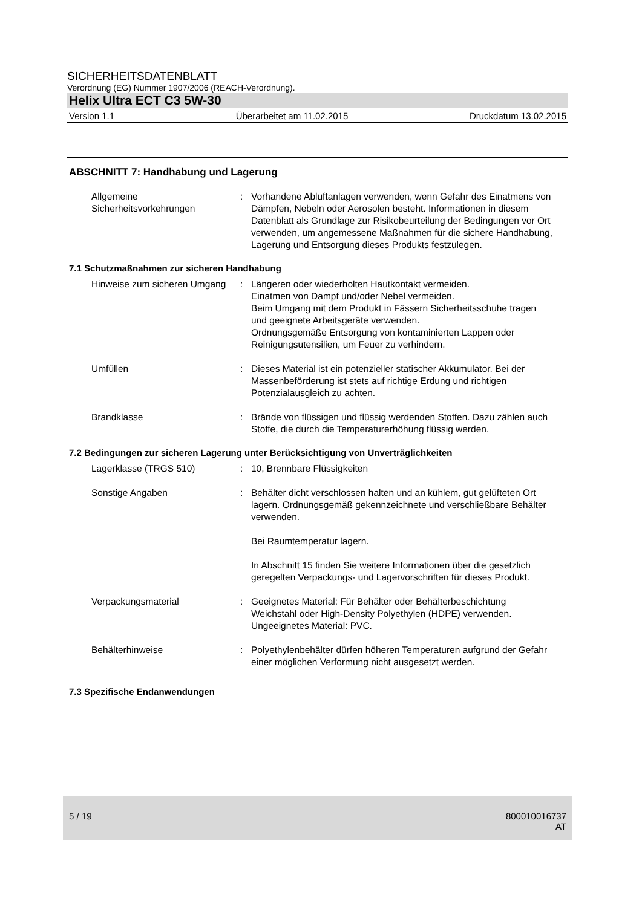SICHERHEITSDATENBLATT
Verordnung (EG) Nummer 1907/2006 (REACH-Verordnung).
Helix Ultra ECT C3 5W-30
Version 1.1 Überarbeitet am 11.02.2015 Druckdatum 13.02.2015
ABSCHNITT 7: Handhabung und Lagerung
Allgemeine Sicherheitsvorkehrungen
: Vorhandene Abluftanlagen verwenden, wenn Gefahr des Einatmens von Dämpfen, Nebeln oder Aerosolen besteht. Informationen in diesem Datenblatt als Grundlage zur Risikobeurteilung der Bedingungen vor Ort verwenden, um angemessene Maßnahmen für die sichere Handhabung, Lagerung und Entsorgung dieses Produkts festzulegen.
7.1 Schutzmaßnahmen zur sicheren Handhabung
Hinweise zum sicheren Umgang
: Längeren oder wiederholten Hautkontakt vermeiden.
Einatmen von Dampf und/oder Nebel vermeiden.
Beim Umgang mit dem Produkt in Fässern Sicherheitsschuhe tragen und geeignete Arbeitsgeräte verwenden.
Ordnungsgemäße Entsorgung von kontaminierten Lappen oder Reinigungsutensilien, um Feuer zu verhindern.
Umfüllen : Dieses Material ist ein potenzieller statischer Akkumulator. Bei der Massenbeförderung ist stets auf richtige Erdung und richtigen Potenzialausgleich zu achten.
Brandklasse : Brände von flüssigen und flüssig werdenden Stoffen. Dazu zählen auch Stoffe, die durch die Temperaturerhöhung flüssig werden.
7.2 Bedingungen zur sicheren Lagerung unter Berücksichtigung von Unverträglichkeiten
Lagerklasse (TRGS 510) : 10, Brennbare Flüssigkeiten
Sonstige Angaben : Behälter dicht verschlossen halten und an kühlem, gut gelüfteten Ort lagern. Ordnungsgemäß gekennzeichnete und verschließbare Behälter verwenden.
Bei Raumtemperatur lagern.
In Abschnitt 15 finden Sie weitere Informationen über die gesetzlich geregelten Verpackungs- und Lagervorschriften für dieses Produkt.
Verpackungsmaterial : Geeignetes Material: Für Behälter oder Behälterbeschichtung Weichstahl oder High-Density Polyethylen (HDPE) verwenden.
Ungeeignetes Material: PVC.
Behälterhinweise : Polyethylenbehälter dürfen höheren Temperaturen aufgrund der Gefahr einer möglichen Verformung nicht ausgesetzt werden.
7.3 Spezifische Endanwendungen
5 / 19 800010016737
AT